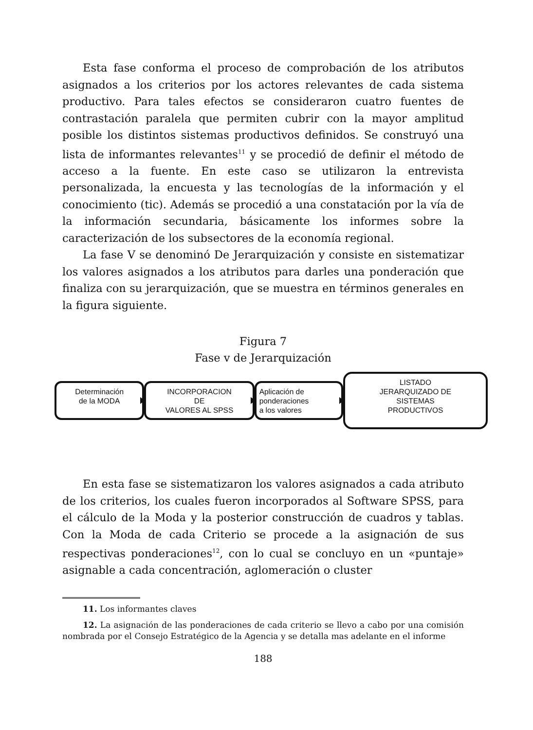Esta fase conforma el proceso de comprobación de los atributos asignados a los criterios por los actores relevantes de cada sistema productivo. Para tales efectos se consideraron cuatro fuentes de contrastación paralela que permiten cubrir con la mayor amplitud posible los distintos sistemas productivos definidos. Se construyó una lista de informantes relevantes<sup>11</sup> y se procedió de definir el método de acceso a la fuente. En este caso se utilizaron la entrevista personalizada, la encuesta y las tecnologías de la información y el conocimiento (tic). Además se procedió a una constatación por la vía de la información secundaria, básicamente los informes sobre la caracterización de los subsectores de la economía regional.
La fase V se denominó De Jerarquización y consiste en sistematizar los valores asignados a los atributos para darles una ponderación que finaliza con su jerarquización, que se muestra en términos generales en la figura siguiente.
Figura 7
Fase v de Jerarquización
Determinación
de la MODA
INCORPORACION
DE
VALORES AL SPSS
Aplicación de
ponderaciones
a los valores
LISTADO
JERARQUIZADO DE
SISTEMAS
PRODUCTIVOS
En esta fase se sistematizaron los valores asignados a cada atributo de los criterios, los cuales fueron incorporados al Software SPSS, para el cálculo de la Moda y la posterior construcción de cuadros y tablas. Con la Moda de cada Criterio se procede a la asignación de sus respectivas ponderaciones<sup>12</sup>, con lo cual se concluyo en un «puntaje» asignable a cada concentración, aglomeración o cluster
11. Los informantes claves
12. La asignación de las ponderaciones de cada criterio se llevo a cabo por una comisión nombrada por el Consejo Estratégico de la Agencia y se detalla mas adelante en el informe
188